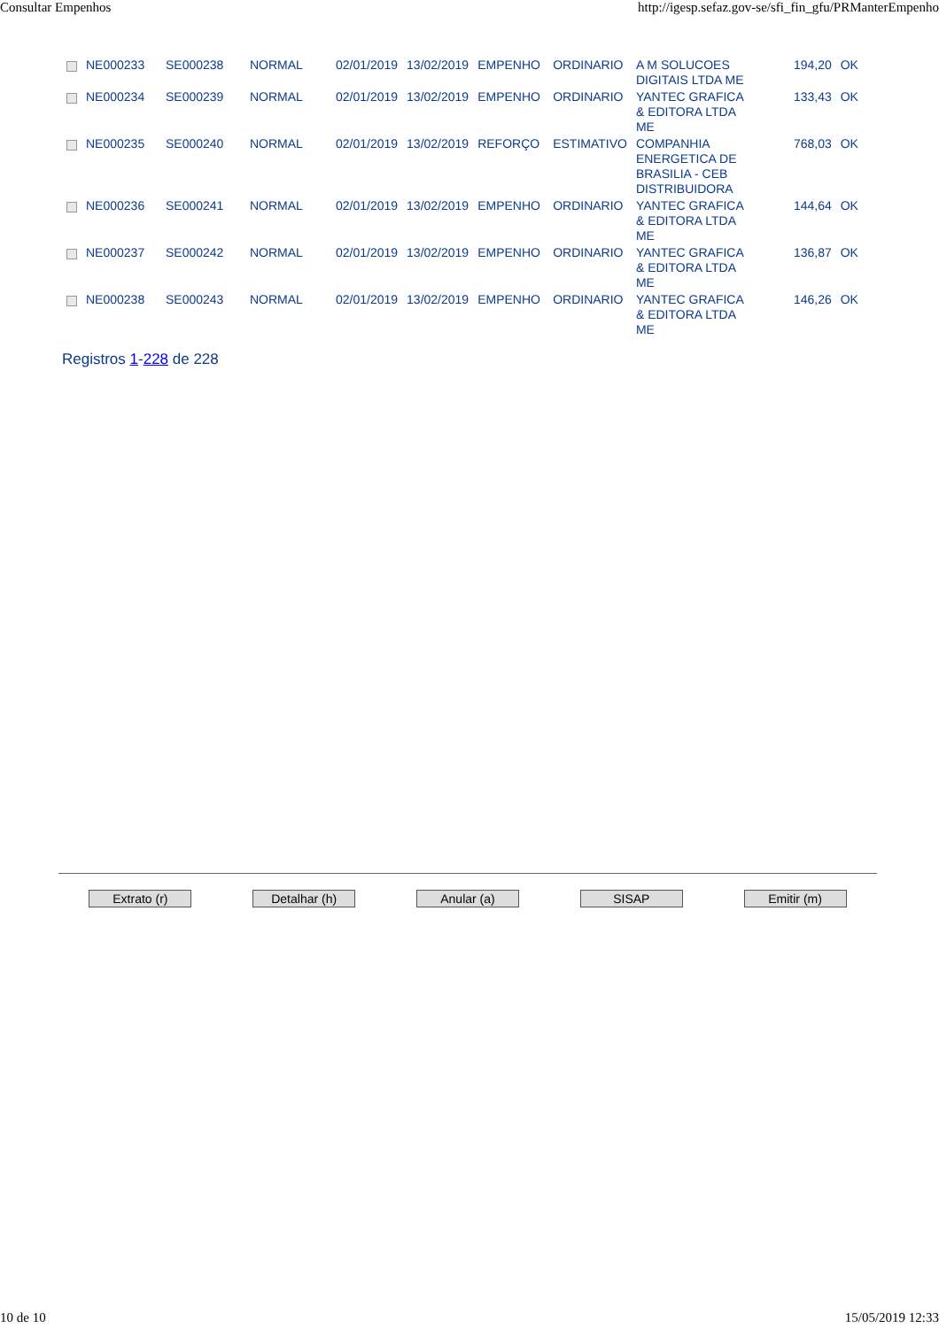Consultar Empenhos http://igesp.sefaz.gov-se/sfi_fin_gfu/PRManterEmpenho
| | NE000233 | SE000238 | NORMAL | 02/01/2019 | 13/02/2019 | EMPENHO | ORDINARIO | A M SOLUCOES DIGITAIS LTDA ME | 194,20 | OK |
| | NE000234 | SE000239 | NORMAL | 02/01/2019 | 13/02/2019 | EMPENHO | ORDINARIO | YANTEC GRAFICA & EDITORA LTDA ME | 133,43 | OK |
| | NE000235 | SE000240 | NORMAL | 02/01/2019 | 13/02/2019 | REFORÇO | ESTIMATIVO | COMPANHIA ENERGETICA DE BRASILIA - CEB DISTRIBUIDORA | 768,03 | OK |
| | NE000236 | SE000241 | NORMAL | 02/01/2019 | 13/02/2019 | EMPENHO | ORDINARIO | YANTEC GRAFICA & EDITORA LTDA ME | 144,64 | OK |
| | NE000237 | SE000242 | NORMAL | 02/01/2019 | 13/02/2019 | EMPENHO | ORDINARIO | YANTEC GRAFICA & EDITORA LTDA ME | 136,87 | OK |
| | NE000238 | SE000243 | NORMAL | 02/01/2019 | 13/02/2019 | EMPENHO | ORDINARIO | YANTEC GRAFICA & EDITORA LTDA ME | 146,26 | OK |
Registros 1-228 de 228
Extrato (r) Detalhar (h) Anular (a) SISAP Emitir (m)
10 de 10 15/05/2019 12:33